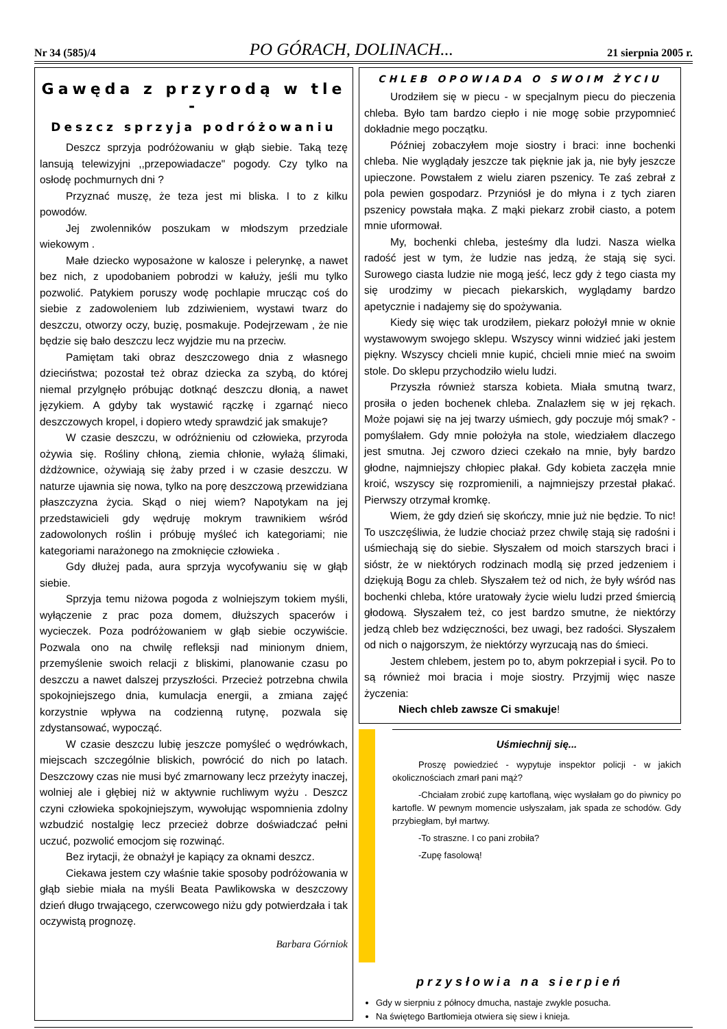Nr 34 (585)/4 PO GÓRACH, DOLINACH... 21 sierpnia 2005 r.
Gawęda z przyrodą w tle -
Deszcz sprzyja podróżowaniu
Deszcz sprzyja podróżowaniu w głąb siebie. Taką tezę lansują telewizyjni ,,przepowiadacze" pogody. Czy tylko na osłodę pochmurnych dni ?
Przyznać muszę, że teza jest mi bliska. I to z kilku powodów.
Jej zwolenników poszukam w młodszym przedziale wiekowym .
Małe dziecko wyposażone w kalosze i pelerynkę, a nawet bez nich, z upodobaniem pobrodzi w kałuży, jeśli mu tylko pozwolić. Patykiem poruszy wodę pochlapie mrucząc coś do siebie z zadowoleniem lub zdziwieniem, wystawi twarz do deszczu, otworzy oczy, buzię, posmakuje. Podejrzewam , że nie będzie się bało deszczu lecz wyjdzie mu na przeciw.
Pamiętam taki obraz deszczowego dnia z własnego dzieciństwa; pozostał też obraz dziecka za szybą, do której niemal przylgnęło próbując dotknąć deszczu dłonią, a nawet językiem. A gdyby tak wystawić rączkę i zgarnąć nieco deszczowych kropel, i dopiero wtedy sprawdzić jak smakuje?
W czasie deszczu, w odróżnieniu od człowieka, przyroda ożywia się. Rośliny chłoną, ziemia chłonie, wyłażą ślimaki, dżdżownice, ożywiają się żaby przed i w czasie deszczu. W naturze ujawnia się nowa, tylko na porę deszczową przewidziana płaszczyzna życia. Skąd o niej wiem? Napotykam na jej przedstawicieli gdy wędruję mokrym trawnikiem wśród zadowolonych roślin i próbuję myśleć ich kategoriami; nie kategoriami narażonego na zmoknięcie człowieka .
Gdy dłużej pada, aura sprzyja wycofywaniu się w głąb siebie.
Sprzyja temu niżowa pogoda z wolniejszym tokiem myśli, wyłączenie z prac poza domem, dłuższych spacerów i wycieczek. Poza podróżowaniem w głąb siebie oczywiście. Pozwala ono na chwilę refleksji nad minionym dniem, przemyślenie swoich relacji z bliskimi, planowanie czasu po deszczu a nawet dalszej przyszłości. Przecież potrzebna chwila spokojniejszego dnia, kumulacja energii, a zmiana zajęć korzystnie wpływa na codzienną rutynę, pozwala się zdystansować, wypocząć.
W czasie deszczu lubię jeszcze pomyśleć o wędrówkach, miejscach szczególnie bliskich, powrócić do nich po latach. Deszczowy czas nie musi być zmarnowany lecz przeżyty inaczej, wolniej ale i głębiej niż w aktywnie ruchliwym wyżu . Deszcz czyni człowieka spokojniejszym, wywołując wspomnienia zdolny wzbudzić nostalgię lecz przecież dobrze doświadczać pełni uczuć, pozwolić emocjom się rozwinąć.
Bez irytacji, że obnażył je kapiący za oknami deszcz.
Ciekawa jestem czy właśnie takie sposoby podróżowania w głąb siebie miała na myśli Beata Pawlikowska w deszczowy dzień długo trwającego, czerwcowego niżu gdy potwierdzała i tak oczywistą prognozę.
Barbara Górniok
CHLEB OPOWIADA O SWOIM ŻYCIU
Urodziłem się w piecu - w specjalnym piecu do pieczenia chleba. Było tam bardzo ciepło i nie mogę sobie przypomnieć dokładnie mego początku.
Później zobaczyłem moje siostry i braci: inne bochenki chleba. Nie wyglądały jeszcze tak pięknie jak ja, nie były jeszcze upieczone. Powstałem z wielu ziaren pszenicy. Te zaś zebrał z pola pewien gospodarz. Przyniósł je do młyna i z tych ziaren pszenicy powstała mąka. Z mąki piekarz zrobił ciasto, a potem mnie uformował.
My, bochenki chleba, jesteśmy dla ludzi. Nasza wielka radość jest w tym, że ludzie nas jedzą, że stają się syci. Surowego ciasta ludzie nie mogą jeść, lecz gdy ż tego ciasta my się urodzimy w piecach piekarskich, wyglądamy bardzo apetycznie i nadajemy się do spożywania.
Kiedy się więc tak urodziłem, piekarz położył mnie w oknie wystawowym swojego sklepu. Wszyscy winni widzieć jaki jestem piękny. Wszyscy chcieli mnie kupić, chcieli mnie mieć na swoim stole. Do sklepu przychodziło wielu ludzi.
Przyszła również starsza kobieta. Miała smutną twarz, prosiła o jeden bochenek chleba. Znalazłem się w jej rękach. Może pojawi się na jej twarzy uśmiech, gdy poczuje mój smak? - pomyślałem. Gdy mnie położyła na stole, wiedziałem dlaczego jest smutna. Jej czworo dzieci czekało na mnie, były bardzo głodne, najmniejszy chłopiec płakał. Gdy kobieta zaczęła mnie kroić, wszyscy się rozpromienili, a najmniejszy przestał płakać. Pierwszy otrzymał kromkę.
Wiem, że gdy dzień się skończy, mnie już nie będzie. To nic! To uszczęśliwia, że ludzie chociaż przez chwilę stają się radośni i uśmiechają się do siebie. Słyszałem od moich starszych braci i sióstr, że w niektórych rodzinach modlą się przed jedzeniem i dziękują Bogu za chleb. Słyszałem też od nich, że były wśród nas bochenki chleba, które uratowały życie wielu ludzi przed śmiercią głodową. Słyszałem też, co jest bardzo smutne, że niektórzy jedzą chleb bez wdzięczności, bez uwagi, bez radości. Słyszałem od nich o najgorszym, że niektórzy wyrzucają nas do śmieci.
Jestem chlebem, jestem po to, abym pokrzepiał i sycił. Po to są również moi bracia i moje siostry. Przyjmij więc nasze życzenia:
Niech chleb zawsze Ci smakuje!
Uśmiechnij się...
Proszę powiedzieć - wypytuje inspektor policji - w jakich okolicznościach zmarł pani mąż?
-Chciałam zrobić zupę kartoflaną, więc wysłałam go do piwnicy po kartofle. W pewnym momencie usłyszałam, jak spada ze schodów. Gdy przybiegłam, był martwy.
-To straszne. I co pani zrobiła?
-Zupę fasolową!
przysłowia na sierpień
Gdy w sierpniu z północy dmucha, nastaje zwykle posucha.
Na świętego Bartłomieja otwiera się siew i knieja.